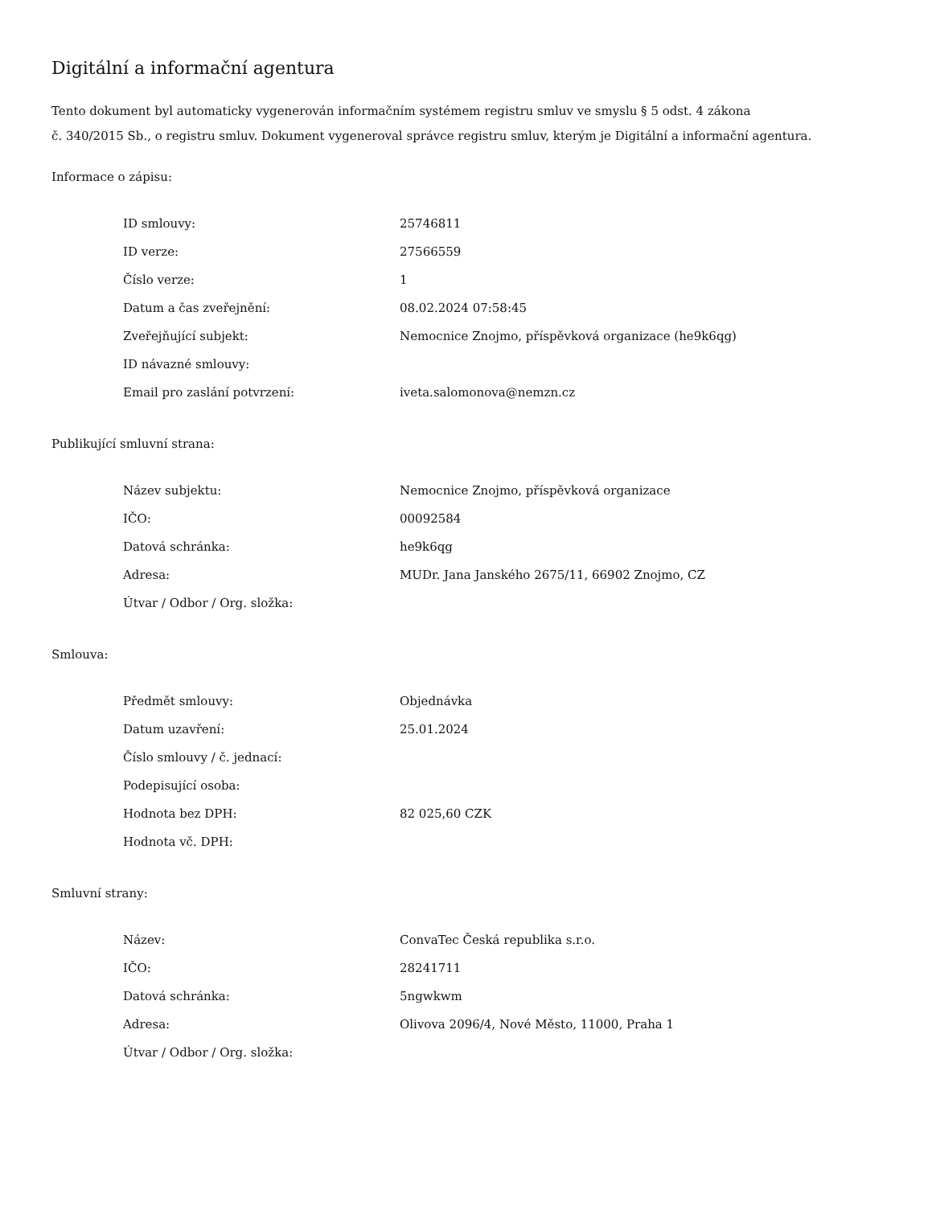Digitální a informační agentura
Tento dokument byl automaticky vygenerován informačním systémem registru smluv ve smyslu § 5 odst. 4 zákona
č. 340/2015 Sb., o registru smluv. Dokument vygeneroval správce registru smluv, kterým je Digitální a informační agentura.
Informace o zápisu:
| ID smlouvy: | 25746811 |
| ID verze: | 27566559 |
| Číslo verze: | 1 |
| Datum a čas zveřejnění: | 08.02.2024 07:58:45 |
| Zveřejňující subjekt: | Nemocnice Znojmo, příspěvková organizace (he9k6qg) |
| ID návazné smlouvy: | |
| Email pro zaslání potvrzení: | iveta.salomonova@nemzn.cz |
Publikující smluvní strana:
| Název subjektu: | Nemocnice Znojmo, příspěvková organizace |
| IČO: | 00092584 |
| Datová schránka: | he9k6qg |
| Adresa: | MUDr. Jana Janského 2675/11, 66902 Znojmo, CZ |
| Útvar / Odbor / Org. složka: | |
Smlouva:
| Předmět smlouvy: | Objednávka |
| Datum uzavření: | 25.01.2024 |
| Číslo smlouvy / č. jednací: | |
| Podepisující osoba: | |
| Hodnota bez DPH: | 82 025,60 CZK |
| Hodnota vč. DPH: | |
Smluvní strany:
| Název: | ConvaTec Česká republika s.r.o. |
| IČO: | 28241711 |
| Datová schránka: | 5ngwkwm |
| Adresa: | Olivova 2096/4, Nové Město, 11000, Praha 1 |
| Útvar / Odbor / Org. složka: | |